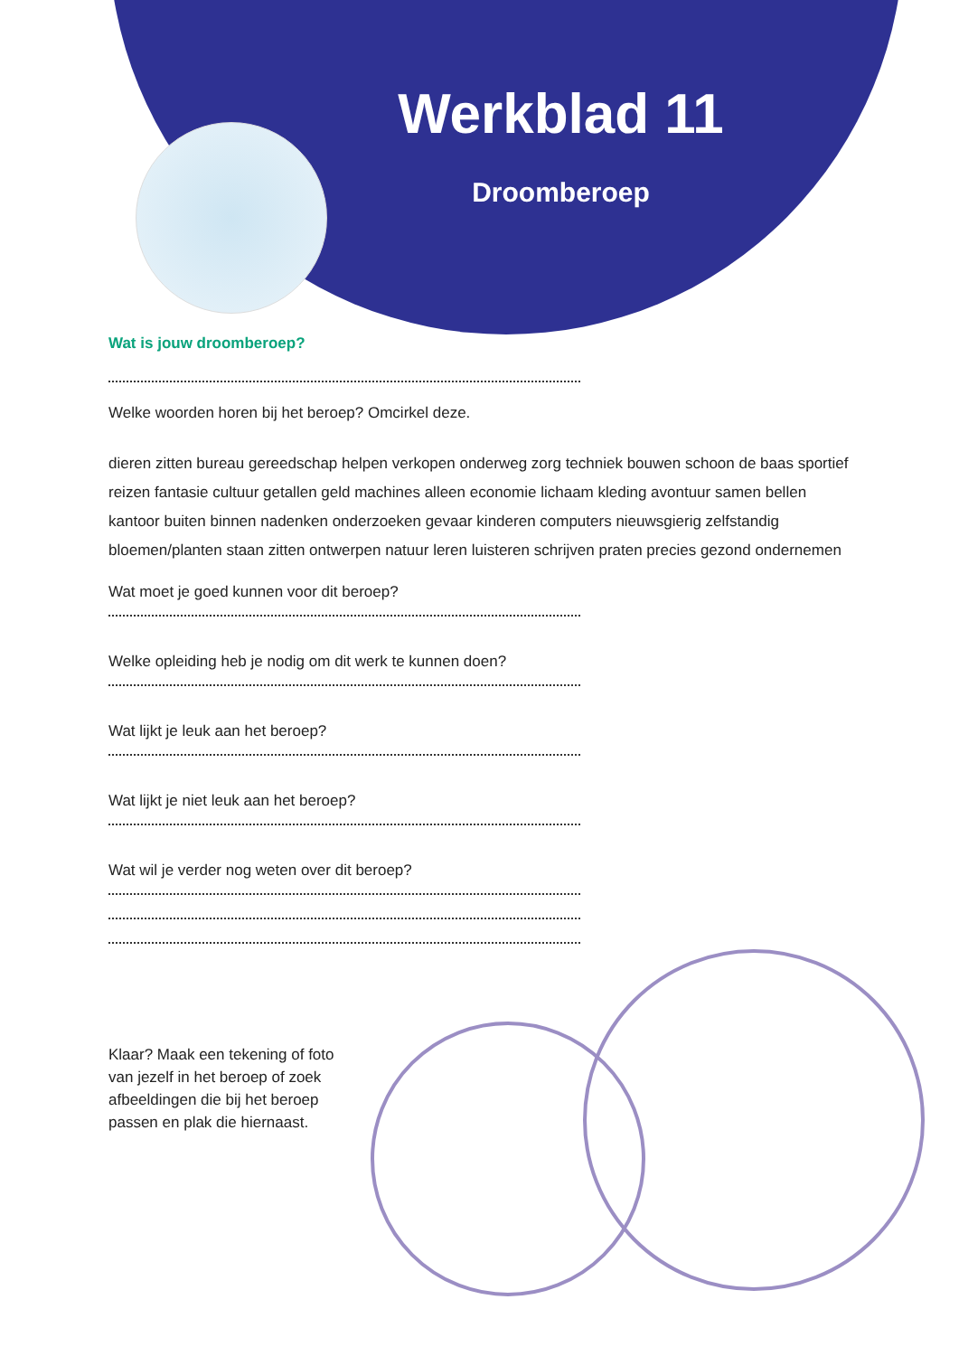Werkblad 11
Droomberoep
Wat is jouw droomberoep?
Welke woorden horen bij het beroep? Omcirkel deze.
dieren zitten bureau gereedschap helpen verkopen onderweg zorg techniek bouwen schoon de baas sportief reizen fantasie cultuur getallen geld machines alleen economie lichaam kleding avontuur samen bellen kantoor buiten binnen nadenken onderzoeken gevaar kinderen computers nieuwsgierig zelfstandig bloemen/planten staan zitten ontwerpen natuur leren luisteren schrijven praten precies gezond ondernemen
Wat moet je goed kunnen voor dit beroep?
Welke opleiding heb je nodig om dit werk te kunnen doen?
Wat lijkt je leuk aan het beroep?
Wat lijkt je niet leuk aan het beroep?
Wat wil je verder nog weten over dit beroep?
Klaar? Maak een tekening of foto van jezelf in het beroep of zoek afbeeldingen die bij het beroep passen en plak die hiernaast.